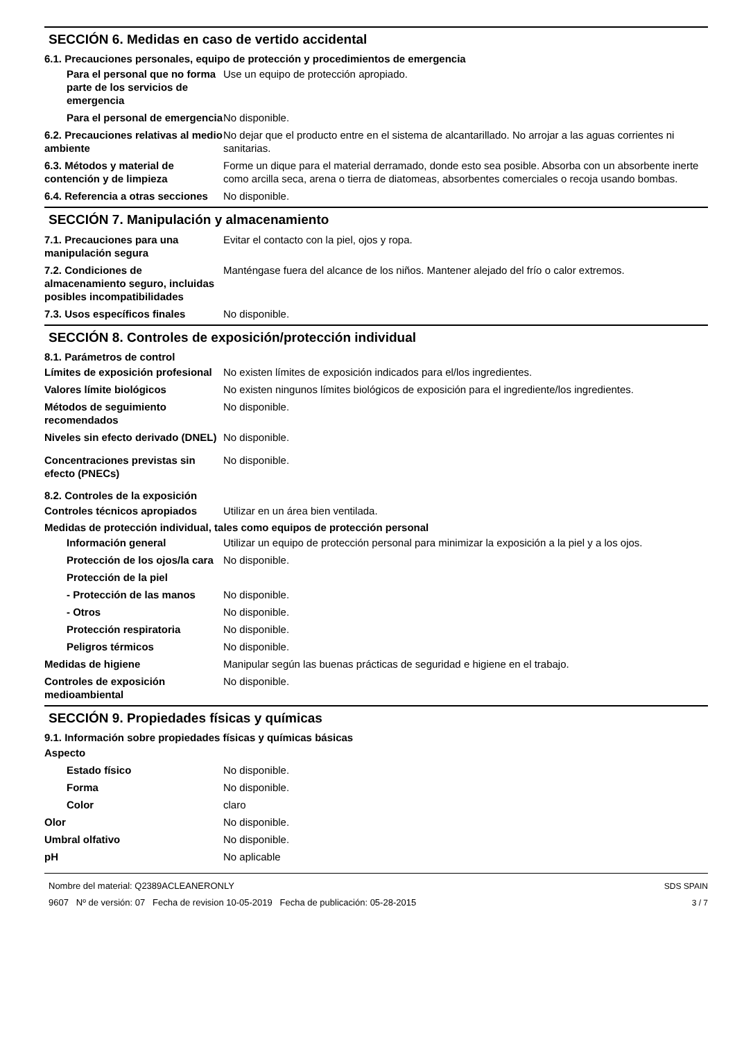SECCIÓN 6. Medidas en caso de vertido accidental
6.1. Precauciones personales, equipo de protección y procedimientos de emergencia
Para el personal que no forma parte de los servicios de emergencia
Use un equipo de protección apropiado.
Para el personal de emergencia
No disponible.
6.2. Precauciones relativas al medio ambiente
No dejar que el producto entre en el sistema de alcantarillado. No arrojar a las aguas corrientes ni sanitarias.
6.3. Métodos y material de contención y de limpieza
Forme un dique para el material derramado, donde esto sea posible. Absorba con un absorbente inerte como arcilla seca, arena o tierra de diatomeas, absorbentes comerciales o recoja usando bombas.
6.4. Referencia a otras secciones
No disponible.
SECCIÓN 7. Manipulación y almacenamiento
7.1. Precauciones para una manipulación segura
Evitar el contacto con la piel, ojos y ropa.
7.2. Condiciones de almacenamiento seguro, incluidas posibles incompatibilidades
Manténgase fuera del alcance de los niños. Mantener alejado del frío o calor extremos.
7.3. Usos específicos finales
No disponible.
SECCIÓN 8. Controles de exposición/protección individual
8.1. Parámetros de control
Límites de exposición profesional
No existen límites de exposición indicados para el/los ingredientes.
Valores límite biológicos No existen ningunos límites biológicos de exposición para el ingrediente/los ingredientes.
Métodos de seguimiento recomendados
No disponible.
Niveles sin efecto derivado (DNEL)
No disponible.
Concentraciones previstas sin efecto (PNECs)
No disponible.
8.2. Controles de la exposición
Controles técnicos apropiados
Utilizar en un área bien ventilada.
Medidas de protección individual, tales como equipos de protección personal
Información general Utilizar un equipo de protección personal para minimizar la exposición a la piel y a los ojos.
Protección de los ojos/la cara
No disponible.
Protección de la piel
- Protección de las manos No disponible.
- Otros No disponible.
Protección respiratoria No disponible.
Peligros térmicos No disponible.
Medidas de higiene Manipular según las buenas prácticas de seguridad e higiene en el trabajo.
Controles de exposición medioambiental
No disponible.
SECCIÓN 9. Propiedades físicas y químicas
9.1. Información sobre propiedades físicas y químicas básicas
Aspecto
Estado físico No disponible.
Forma No disponible.
Color claro
Olor No disponible.
Umbral olfativo No disponible.
pH No aplicable
Nombre del material: Q2389ACLEANERONLY
9607 Nº de versión: 07 Fecha de revision 10-05-2019 Fecha de publicación: 05-28-2015
SDS SPAIN
3 / 7